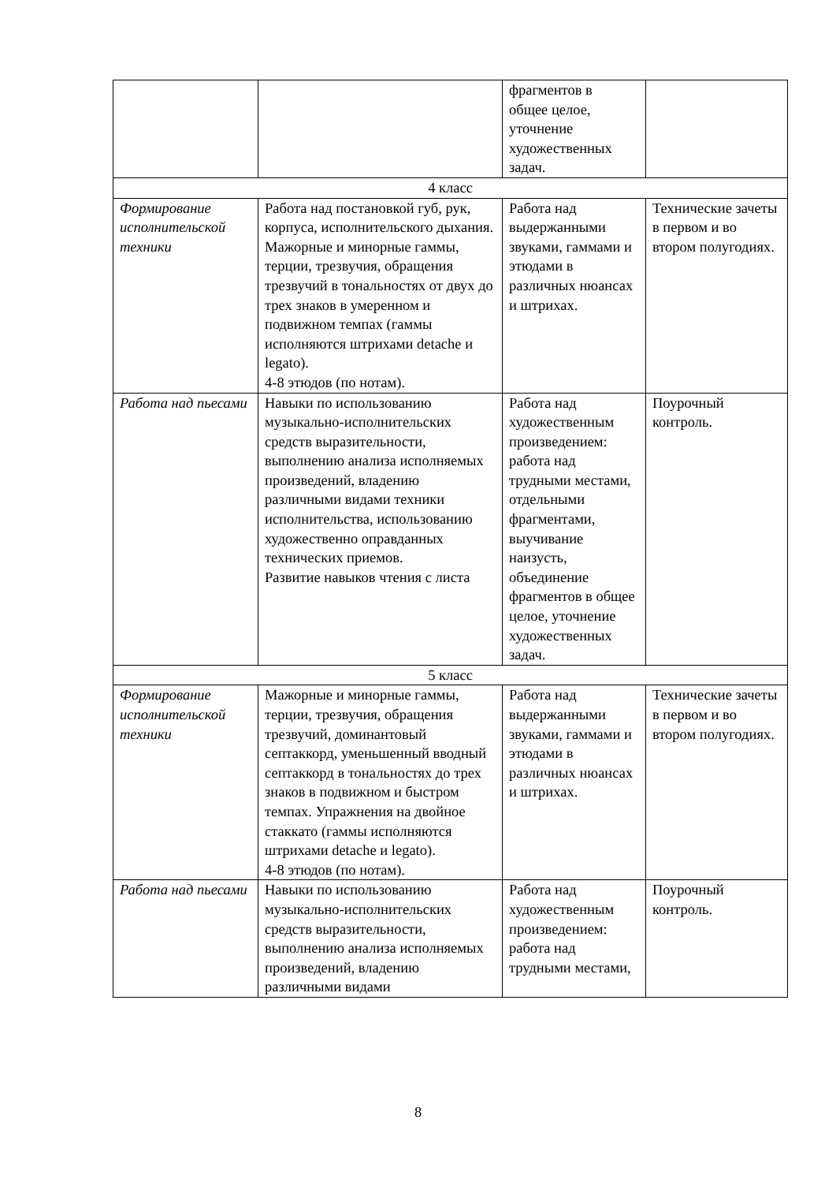| | | фрагментов в общее целое, уточнение художественных задач. | |
| 4 класс | | | |
| Формирование исполнительской техники | Работа над постановкой губ, рук, корпуса, исполнительского дыхания. Мажорные и минорные гаммы, терции, трезвучия, обращения трезвучий в тональностях от двух до трех знаков в умеренном и подвижном темпах (гаммы исполняются штрихами detache и legato). 4-8 этюдов (по нотам). | Работа над выдержанными звуками, гаммами и этюдами в различных нюансах и штрихах. | Технические зачеты в первом и во втором полугодиях. |
| Работа над пьесами | Навыки по использованию музыкально-исполнительских средств выразительности, выполнению анализа исполняемых произведений, владению различными видами техники исполнительства, использованию художественно оправданных технических приемов. Развитие навыков чтения с листа | Работа над художественным произведением: работа над трудными местами, отдельными фрагментами, выучивание наизусть, объединение фрагментов в общее целое, уточнение художественных задач. | Поурочный контроль. |
| 5 класс | | | |
| Формирование исполнительской техники | Мажорные и минорные гаммы, терции, трезвучия, обращения трезвучий, доминантовый септаккорд, уменьшенный вводный септаккорд в тональностях до трех знаков в подвижном и быстром темпах. Упражнения на двойное стаккато (гаммы исполняются штрихами detache и legato). 4-8 этюдов (по нотам). | Работа над выдержанными звуками, гаммами и этюдами в различных нюансах и штрихах. | Технические зачеты в первом и во втором полугодиях. |
| Работа над пьесами | Навыки по использованию музыкально-исполнительских средств выразительности, выполнению анализа исполняемых произведений, владению различными видами | Работа над художественным произведением: работа над трудными местами, | Поурочный контроль. |
8